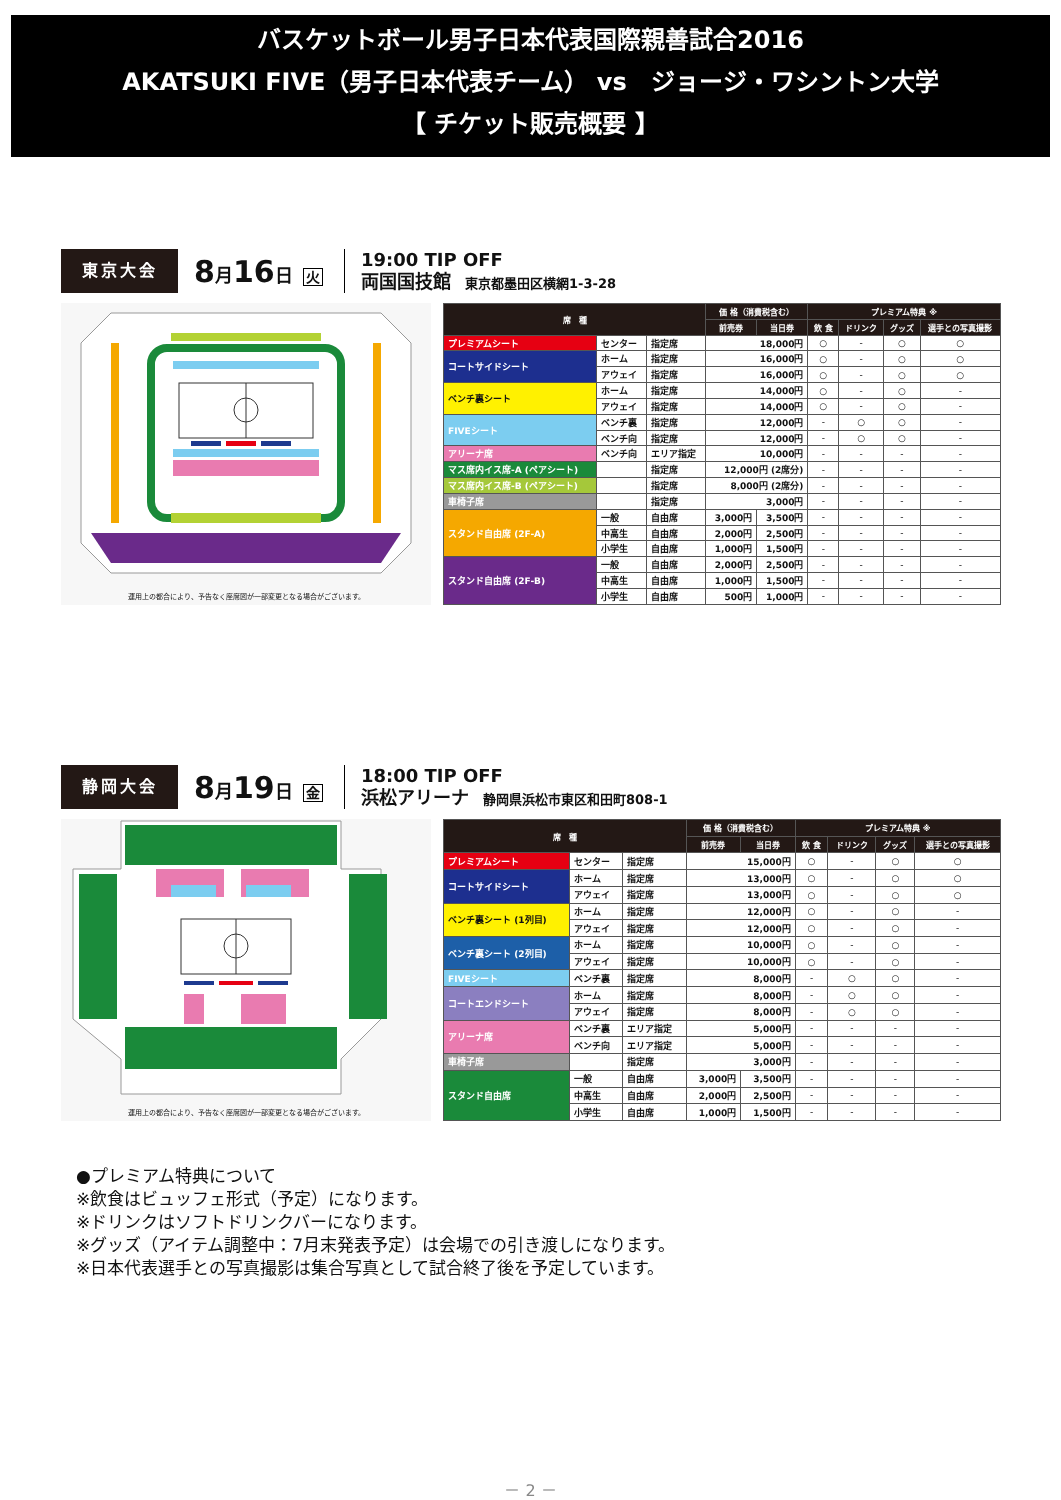バスケットボール男子日本代表国際親善試合2016
AKATSUKI FIVE（男子日本代表チーム） vs　ジョージ・ワシントン大学
【 チケット販売概要 】
東京大会
8月16日 火
19:00 TIP OFF
両国国技館 東京都墨田区横網1-3-28
運用上の都合により、予告なく座席図が一部変更となる場合がございます。
| 席 種 | | | 価 格（消費税含む） | | プレミアム特典 ※ | | | |
| --- | --- | --- | --- | --- | --- | --- | --- | --- |
| | | | 前売券 | 当日券 | 飲 食 | ドリンク | グッズ | 選手との写真撮影 |
| プレミアムシート | センター | 指定席 | 18,000円 | | ○ | - | ○ | ○ |
| コートサイドシート | ホーム | 指定席 | 16,000円 | | ○ | - | ○ | ○ |
| | アウェイ | 指定席 | 16,000円 | | ○ | - | ○ | ○ |
| ベンチ裏シート | ホーム | 指定席 | 14,000円 | | ○ | - | ○ | - |
| | アウェイ | 指定席 | 14,000円 | | ○ | - | ○ | - |
| FIVEシート | ベンチ裏 | 指定席 | 12,000円 | | - | ○ | ○ | - |
| | ベンチ向 | 指定席 | 12,000円 | | - | ○ | ○ | - |
| アリーナ席 | ベンチ向 | エリア指定 | 10,000円 | | - | - | - | - |
| マス席内イス席-A (ペアシート) | | 指定席 | 12,000円 (2席分) | | - | - | - | - |
| マス席内イス席-B (ペアシート) | | 指定席 | 8,000円 (2席分) | | - | - | - | - |
| 車椅子席 | | 指定席 | 3,000円 | | - | - | - | - |
| スタンド自由席 (2F-A) | 一般 | 自由席 | 3,000円 | 3,500円 | - | - | - | - |
| | 中高生 | 自由席 | 2,000円 | 2,500円 | - | - | - | - |
| | 小学生 | 自由席 | 1,000円 | 1,500円 | - | - | - | - |
| スタンド自由席 (2F-B) | 一般 | 自由席 | 2,000円 | 2,500円 | - | - | - | - |
| | 中高生 | 自由席 | 1,000円 | 1,500円 | - | - | - | - |
| | 小学生 | 自由席 | 500円 | 1,000円 | - | - | - | - |
静岡大会
8月19日 金
18:00 TIP OFF
浜松アリーナ 静岡県浜松市東区和田町808-1
運用上の都合により、予告なく座席図が一部変更となる場合がございます。
| 席 種 | | | 価 格（消費税含む） | | プレミアム特典 ※ | | | |
| --- | --- | --- | --- | --- | --- | --- | --- | --- |
| | | | 前売券 | 当日券 | 飲 食 | ドリンク | グッズ | 選手との写真撮影 |
| プレミアムシート | センター | 指定席 | 15,000円 | | ○ | - | ○ | ○ |
| コートサイドシート | ホーム | 指定席 | 13,000円 | | ○ | - | ○ | ○ |
| | アウェイ | 指定席 | 13,000円 | | ○ | - | ○ | ○ |
| ベンチ裏シート (1列目) | ホーム | 指定席 | 12,000円 | | ○ | - | ○ | - |
| | アウェイ | 指定席 | 12,000円 | | ○ | - | ○ | - |
| ベンチ裏シート (2列目) | ホーム | 指定席 | 10,000円 | | ○ | - | ○ | - |
| | アウェイ | 指定席 | 10,000円 | | ○ | - | ○ | - |
| FIVEシート | ベンチ裏 | 指定席 | 8,000円 | | - | ○ | ○ | - |
| コートエンドシート | ホーム | 指定席 | 8,000円 | | - | ○ | ○ | - |
| | アウェイ | 指定席 | 8,000円 | | - | ○ | ○ | - |
| アリーナ席 | ベンチ裏 | エリア指定 | 5,000円 | | - | - | - | - |
| | ベンチ向 | エリア指定 | 5,000円 | | - | - | - | - |
| 車椅子席 | | 指定席 | 3,000円 | | - | - | - | - |
| スタンド自由席 | 一般 | 自由席 | 3,000円 | 3,500円 | - | - | - | - |
| | 中高生 | 自由席 | 2,000円 | 2,500円 | - | - | - | - |
| | 小学生 | 自由席 | 1,000円 | 1,500円 | - | - | - | - |
●プレミアム特典について
※飲食はビュッフェ形式（予定）になります。
※ドリンクはソフトドリンクバーになります。
※グッズ（アイテム調整中：7月末発表予定）は会場での引き渡しになります。
※日本代表選手との写真撮影は集合写真として試合終了後を予定しています。
－ 2 －